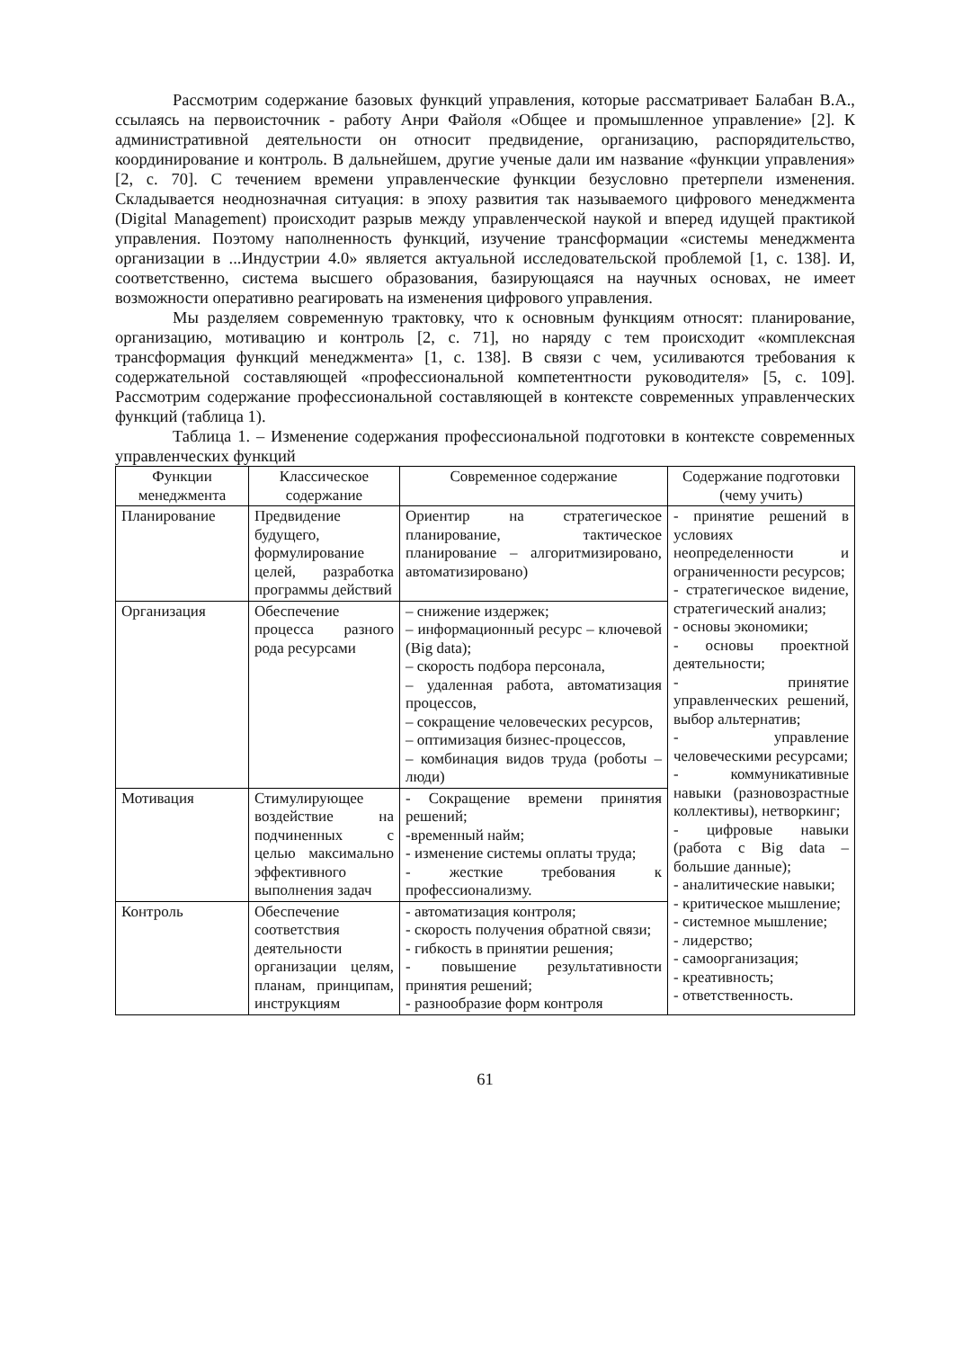Рассмотрим содержание базовых функций управления, которые рассматривает Балабан В.А., ссылаясь на первоисточник - работу Анри Файоля «Общее и промышленное управление» [2]. К административной деятельности он относит предвидение, организацию, распорядительство, координирование и контроль. В дальнейшем, другие ученые дали им название «функции управления» [2, с. 70]. С течением времени управленческие функции безусловно претерпели изменения. Складывается неоднозначная ситуация: в эпоху развития так называемого цифрового менеджмента (Digital Management) происходит разрыв между управленческой наукой и вперед идущей практикой управления. Поэтому наполненность функций, изучение трансформации «системы менеджмента организации в ...Индустрии 4.0» является актуальной исследовательской проблемой [1, с. 138]. И, соответственно, система высшего образования, базирующаяся на научных основах, не имеет возможности оперативно реагировать на изменения цифрового управления.
Мы разделяем современную трактовку, что к основным функциям относят: планирование, организацию, мотивацию и контроль [2, с. 71], но наряду с тем происходит «комплексная трансформация функций менеджмента» [1, с. 138]. В связи с чем, усиливаются требования к содержательной составляющей «профессиональной компетентности руководителя» [5, с. 109]. Рассмотрим содержание профессиональной составляющей в контексте современных управленческих функций (таблица 1).
Таблица 1. – Изменение содержания профессиональной подготовки в контексте современных управленческих функций
| Функции менеджмента | Классическое содержание | Современное содержание | Содержание подготовки (чему учить) |
| --- | --- | --- | --- |
| Планирование | Предвидение будущего, формулирование целей, разработка программы действий | Ориентир на стратегическое планирование, тактическое планирование – алгоритмизировано, автоматизировано) | - принятие решений в условиях неопределенности и ограниченности ресурсов; - стратегическое видение, стратегический анализ; - основы экономики; - основы проектной деятельности; - принятие управленческих решений, выбор альтернатив; - управление человеческими ресурсами; - коммуникативные навыки (разновозрастные коллективы), нетворкинг; - цифровые навыки (работа с Big data – большие данные); - аналитические навыки; - критическое мышление; - системное мышление; - лидерство; - самоорганизация; - креативность; - ответственность. |
| Организация | Обеспечение процесса разного рода ресурсами | – снижение издержек; – информационный ресурс – ключевой (Big data); – скорость подбора персонала, – удаленная работа, автоматизация процессов, – сокращение человеческих ресурсов, – оптимизация бизнес-процессов, – комбинация видов труда (роботы – люди) | |
| Мотивация | Стимулирующее воздействие на подчиненных с целью максимально эффективного выполнения задач | - Сокращение времени принятия решений; -временный найм; - изменение системы оплаты труда; - жесткие требования к профессионализму. | |
| Контроль | Обеспечение соответствия деятельности организации целям, планам, принципам, инструкциям | - автоматизация контроля; - скорость получения обратной связи; - гибкость в принятии решения; - повышение результативности принятия решений; - разнообразие форм контроля | |
61